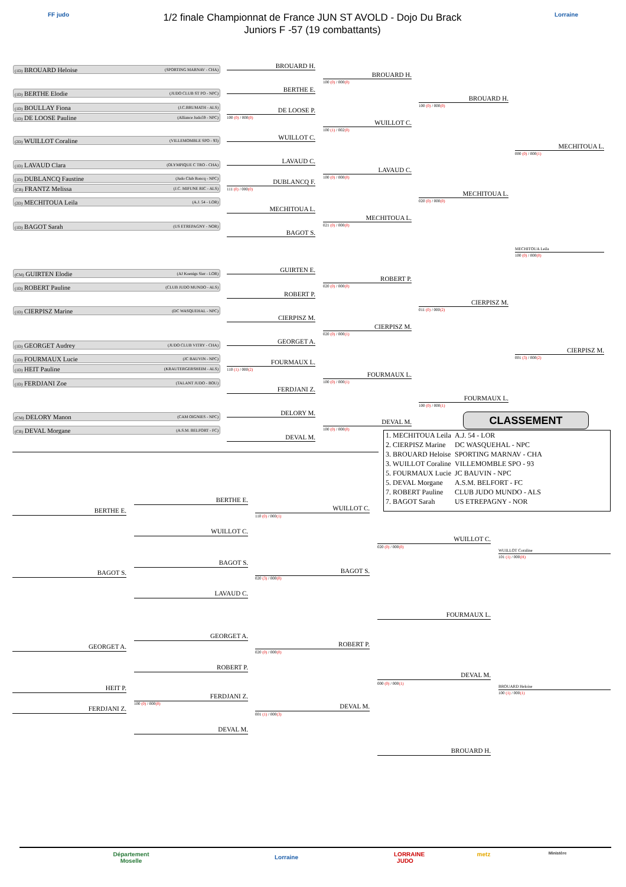FF judo
1/2 finale Championnat de France JUN ST AVOLD - Dojo Du Brack
Juniors F -57 (19 combattants)
Lorraine
(1D) BROUARD Heloise (SPORTING MARNAV - CHA)
(1D) BERTHE Elodie (JUDO CLUB ST PO - NPC)
(1D) BOULLAY Fiona (J.C.BRUMATH - ALS)
(1D) DE LOOSE Pauline (Alliance Judo59 - NPC)
(2D) WUILLOT Coraline (VILLEMOMBLE SPO - 93)
(1D) LAVAUD Clara (OLYMPIQUE C TRO - CHA)
(1D) DUBLANCQ Faustine (Judo Club Roncq - NPC)
(CB) FRANTZ Melissa (J.C. MIFUNE RIC - ALS)
(2D) MECHITOUA Leila (A.J. 54 - LOR)
(1D) BAGOT Sarah (US ETREPAGNY - NOR)
(CM) GUIRTEN Elodie (AJ Koenigs Sier - LOR)
(1D) ROBERT Pauline (CLUB JUDO MUNDO - ALS)
(1D) CIERPISZ Marine (DC WASQUEHAL - NPC)
(1D) GEORGET Audrey (JUDO CLUB VITRY - CHA)
(1D) FOURMAUX Lucie (JC BAUVIN - NPC)
(1D) HEIT Pauline (KRAUTERGERSHEIM - ALS)
(1D) FERDJANI Zoe (TALANT JUDO - BOU)
(CM) DELORY Manon (CAM OIGNIES - NPC)
(CB) DEVAL Morgane (A.S.M. BELFORT - FC)
BROUARD H.
BERTHE E.
DE LOOSE P.
100 (0) / 000(0)
WUILLOT C.
LAVAUD C.
DUBLANCQ F.
111 (0) / 000(0)
MECHITOUA L.
BAGOT S.
GUIRTEN E.
ROBERT P.
CIERPISZ M.
GEORGET A.
FOURMAUX L.
110 (1) / 000(2)
FERDJANI Z.
DELORY M.
DEVAL M.
BROUARD H.
100 (0) / 000(0)
WUILLOT C.
100 (1) / 002(0)
LAVAUD C.
100 (0) / 000(0)
MECHITOUA L.
021 (0) / 000(0)
ROBERT P.
020 (0) / 000(0)
CIERPISZ M.
020 (0) / 000(1)
FOURMAUX L.
100 (0) / 000(1)
DEVAL M.
100 (0) / 000(0)
BROUARD H.
100 (0) / 000(0)
MECHITOUA L.
020 (0) / 000(0)
CIERPISZ M.
011 (0) / 000(2)
FOURMAUX L.
100 (0) / 000(1)
MECHITOUA L.
000 (0) / 000(1)
MECHITOUA Leila
100 (0) / 000(0)
CIERPISZ M.
001 (3) / 000(2)
CLASSEMENT
| 1. MECHITOUA Leila | A.J. 54 - LOR |
| 2. CIERPISZ Marine | DC WASQUEHAL - NPC |
| 3. BROUARD Heloise | SPORTING MARNAV - CHA |
| 3. WUILLOT Coraline | VILLEMOMBLE SPO - 93 |
| 5. FOURMAUX Lucie | JC BAUVIN - NPC |
| 5. DEVAL Morgane | A.S.M. BELFORT - FC |
| 7. ROBERT Pauline | CLUB JUDO MUNDO - ALS |
| 7. BAGOT Sarah | US ETREPAGNY - NOR |
BERTHE E.
BAGOT S.
GEORGET A.
HEIT P.
FERDJANI Z.
BERTHE E.
WUILLOT C.
BAGOT S.
LAVAUD C.
GEORGET A.
ROBERT P.
FERDJANI Z.
100 (0) / 000(0)
DEVAL M.
WUILLOT C.
110 (0) / 000(1)
BAGOT S.
020 (3) / 000(0)
ROBERT P.
020 (0) / 000(0)
DEVAL M.
001 (1) / 000(3)
WUILLOT C.
020 (0) / 000(0)
FOURMAUX L.
DEVAL M.
000 (0) / 000(1)
BROUARD H.
WUILLOT Coraline
101 (1) / 000(H)
BROUARD Heloise
100 (1) / 000(1)
Département Moselle
Lorraine
LORRAINE JUDO
metz
Ministère